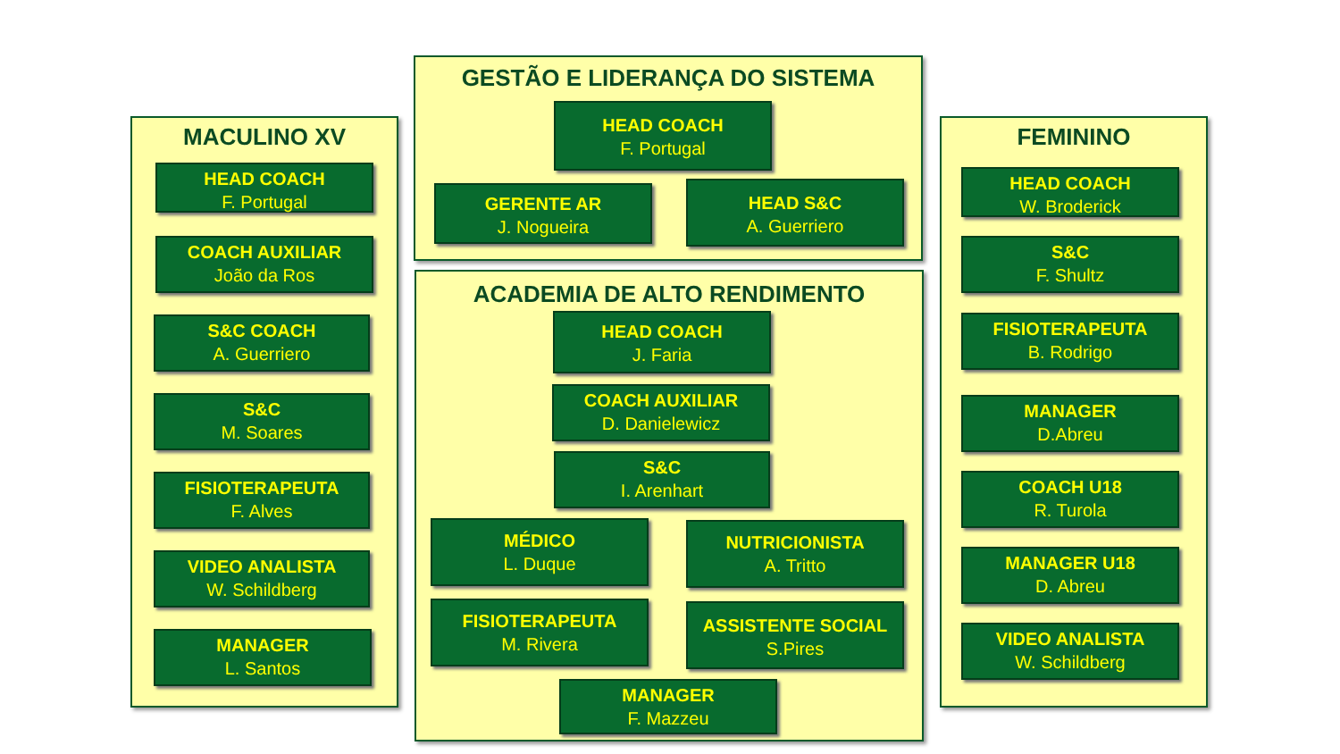MACULINO XV
GESTÃO E LIDERANÇA DO SISTEMA
ACADEMIA DE ALTO RENDIMENTO
FEMININO
HEAD COACH
F. Portugal
COACH AUXILIAR
João da Ros
S&C COACH
A. Guerriero
S&C
M. Soares
FISIOTERAPEUTA
F. Alves
VIDEO ANALISTA
W. Schildberg
MANAGER
L. Santos
HEAD COACH
F. Portugal
GERENTE AR
J. Nogueira
HEAD S&C
A. Guerriero
HEAD COACH
J. Faria
COACH AUXILIAR
D. Danielewicz
S&C
I. Arenhart
MÉDICO
L. Duque
NUTRICIONISTA
A. Tritto
FISIOTERAPEUTA
M. Rivera
ASSISTENTE SOCIAL
S.Pires
MANAGER
F. Mazzeu
HEAD COACH
W. Broderick
S&C
F. Shultz
FISIOTERAPEUTA
B. Rodrigo
MANAGER
D.Abreu
COACH U18
R. Turola
MANAGER U18
D. Abreu
VIDEO ANALISTA
W. Schildberg